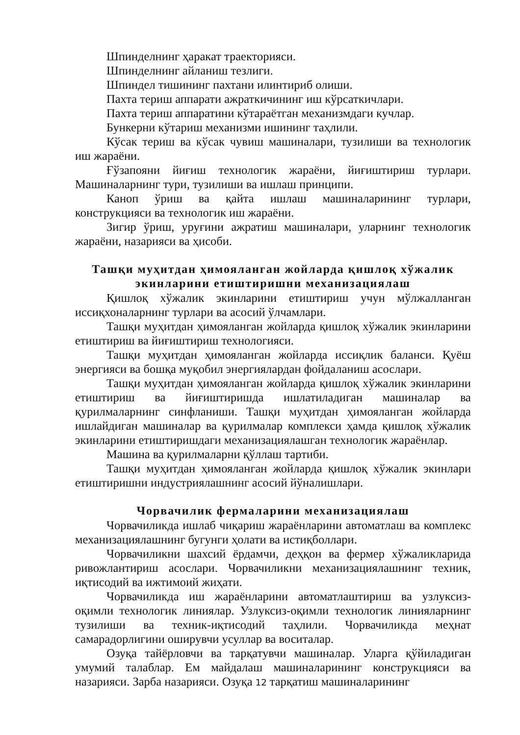Шпинделнинг ҳаракат траекторияси.
Шпинделнинг айланиш тезлиги.
Шпиндел тишининг пахтани илинтириб олиши.
Пахта териш аппарати ажраткичининг иш кўрсаткичлари.
Пахта териш аппаратини кўтараётган механизмдаги кучлар.
Бункерни кўтариш механизми ишининг таҳлили.
Кўсак териш ва кўсак чувиш машиналари, тузилиши ва технологик иш жараёни.
Ғўзапояни йиғиш технологик жараёни, йиғиштириш турлари. Машиналарнинг тури, тузилиши ва ишлаш принципи.
Каноп ўриш ва қайта ишлаш машиналарининг турлари, конструкцияси ва технологик иш жараёни.
Зигир ўриш, уруғини ажратиш машиналари, уларнинг технологик жараёни, назарияси ва ҳисоби.
Ташқи муҳитдан ҳимояланган жойларда қишлоқ хўжалик экинларини етиштиришни механизациялаш
Қишлоқ хўжалик экинларини етиштириш учун мўлжалланган иссиқхоналарнинг турлари ва асосий ўлчамлари.
Ташқи муҳитдан ҳимояланган жойларда қишлоқ хўжалик экинларини етиштириш ва йиғиштириш технологияси.
Ташқи муҳитдан ҳимояланган жойларда иссиқлик баланси. Қуёш энергияси ва бошқа муқобил энергиялардан фойдаланиш асослари.
Ташқи муҳитдан ҳимояланган жойларда қишлоқ хўжалик экинларини етиштириш ва йиғиштиришда ишлатиладиган машиналар ва қурилмаларнинг синфланиши. Ташқи муҳитдан ҳимояланган жойларда ишлайдиган машиналар ва қурилмалар комплекси ҳамда қишлоқ хўжалик экинларини етиштиришдаги механизациялашган технологик жараёнлар.
Машина ва қурилмаларни қўллаш тартиби.
Ташқи муҳитдан ҳимояланган жойларда қишлоқ хўжалик экинлари етиштиришни индустриялашнинг асосий йўналишлари.
Чорвачилик фермаларини механизациялаш
Чорвачиликда ишлаб чиқариш жараёнларини автоматлаш ва комплекс механизациялашнинг бугунги ҳолати ва истиқболлари.
Чорвачиликни шахсий ёрдамчи, деҳқон ва фермер хўжаликларида ривожлантириш асослари. Чорвачиликни механизациялашнинг техник, иқтисодий ва ижтимоий жиҳати.
Чорвачиликда иш жараёнларини автоматлаштириш ва узлуксиз-оқимли технологик линиялар. Узлуксиз-оқимли технологик линияларнинг тузилиши ва техник-иқтисодий таҳлили. Чорвачиликда меҳнат самарадорлигини оширувчи усуллар ва воситалар.
Озуқа тайёрловчи ва тарқатувчи машиналар. Уларга қўйиладиган умумий талаблар. Ем майдалаш машиналарининг конструкцияси ва назарияси. Зарба назарияси. Озуқа 12 тарқатиш машиналарининг